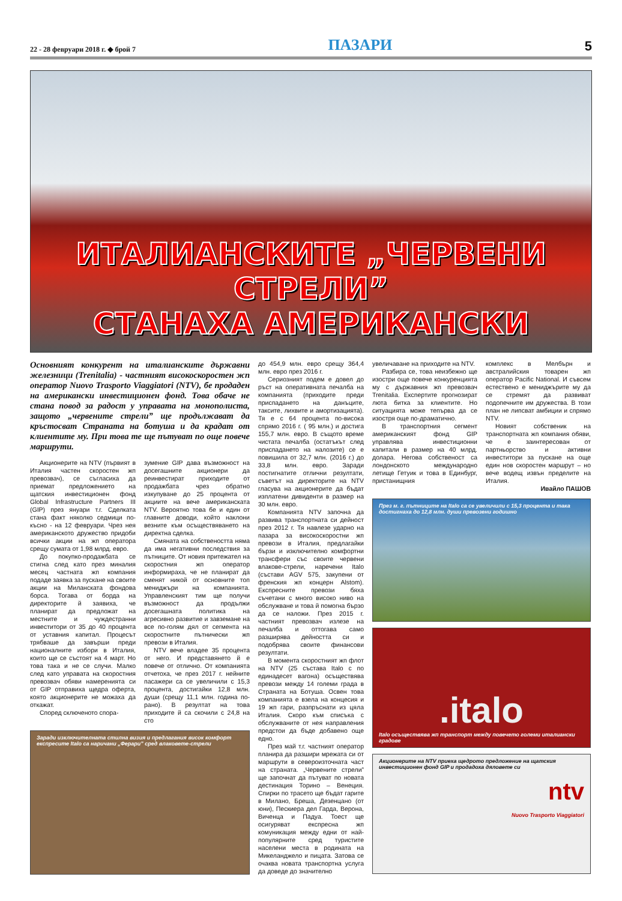22 - 28 февруари 2018 г. ◆ брой 7 ПАЗАРИ 5
ИТАЛИАНСКИТЕ „ЧЕРВЕНИ СТРЕЛИ”
СТАНАХА АМЕРИКАНСКИ
Основният конкурент на италианските държавни железници (Trenitalia) - частният високоскоростен жп оператор Nuovo Trasporto Viaggiatori (NTV), бе продаден на американски инвестиционен фонд. Това обаче не стана повод за радост у управата на монополиста, защото „червените стрели” ще продължават да кръстосват Страната на ботуша и да крадат от клиентите му. При това те ще пътуват по още повече маршрути.
Акционерите на NTV (първият в Италия частен скоростен жп превозвач), се съгласиха да приемат предложението на щатския инвестиционен фонд Global Infrastructure Partners III (GIP) през януари т.г. Сделката стана факт няколко седмици по-късно - на 12 февруари. Чрез нея американското дружество придоби всички акции на жп оператора срещу сумата от 1,98 млрд. евро.
До покупко-продажбата се стигна след като през миналия месец частната жп компания подаде заявка за пускане на своите акции на Миланската фондова борса. Тогава от борда на директорите й заявиха, че планират да предложат на местните и чуждестранни инвеститори от 35 до 40 процента от уставния капитал. Процесът трябваше да завърши преди националните избори в Италия, които ще се състоят на 4 март. Но това така и не се случи. Малко след като управата на скоростния превозвач обяви намеренията си от GIP отправиха щедра оферта, която акционерите не можаха да откажат.
Според сключеното спора-
зумение GIP дава възможност на досегашните акционери да реинвестират приходите от продажбата чрез обратно изкупуване до 25 процента от акциите на вече американската NTV. Вероятно това бе и един от главните доводи, който наклони везните към осъществяването на директна сделка.
Смяната на собствеността няма да има негативни последствия за пътниците. От новия притежател на скоростния жп оператор информираха, че не планират да сменят никой от основните топ мениджъри на компанията. Управленският тим ще получи възможност да продължи досегашната политика на агресивно развитие и завземане на все по-голям дял от сегмента на скоростните пътнически жп превози в Италия.
NTV вече владее 35 процента от него. И представянето й е повече от отлично. От компанията отчетоха, че през 2017 г. нейните пасажери са се увеличили с 15,3 процента, достигайки 12,8 млн. души (срещу 11,1 млн. година по-рано). В резултат на това приходите й са скочили с 24,8 на сто
Заради изключителната стилна визия и предлагания висок комфорт експресите Italo са наричани „Ферари” сред влаковете-стрели
до 454,9 млн. евро срещу 364,4 млн. евро през 2016 г.
Сериозният подем е довел до ръст на оперативната печалба на компанията (приходите преди приспадането на данъците, таксите, лихвите и амортизацията). Тя е с 64 процента по-висока спрямо 2016 г. ( 95 млн.) и достига 155,7 млн. евро. В същото време чистата печалба (остатъкът след приспадането на налозите) се е повишила от 32,7 млн. (2016 г.) до 33,8 млн. евро. Заради постигнатите отлични резултати, съветът на директорите на NTV гласува на акционерите да бъдат изплатени дивиденти в размер на 30 млн. евро.
Компанията NTV започна да развива транспортната си дейност през 2012 г. Тя навлезе ударно на пазара за високоскоростни жп превози в Италия, предлагайки бързи и изключително комфортни трансфери със своите червени влакове-стрели, наречени Italo (състави AGV 575, закупени от френския жп концерн Alstom). Експресните превози бяха съчетани с много високо ниво на обслужване и това й помогна бързо да се наложи. През 2015 г. частният превозвач излезе на печалба и оттогава само разширява дейността си и подобрява своите финансови резултати.
В момента скоростният жп флот на NTV (25 състава Italo с по единадесет вагона) осъществява превози между 14 големи града в Страната на Ботуша. Освен това компанията е взела на концесия и 19 жп гари, разпръснати из цяла Италия. Скоро към списъка с обслужваните от нея направления предстои да бъде добавено още едно.
През май т.г. частният оператор планира да разшири мрежата си от маршрути в североизточната част на страната. „Червените стрели” ще започнат да пътуват по новата дестинация Торино – Венеция. Спирки по трасето ще бъдат гарите в Милано, Бреша, Дезенцано (от юни), Пескиера дел Гарда, Верона, Виченца и Падуа. Тоест ще осигуряват експресна жп комуникация между едни от най-популярните сред туристите населени места в родината на Микеланджело и пицата. Затова се очаква новата транспортна услуга да доведе до значително
увеличаване на приходите на NTV.
Разбира се, това неизбежно ще изостри още повече конкуренцията му с държавния жп превозвач Trenitalia. Експертите прогнозират люта битка за клиентите. Но ситуацията може тепърва да се изостря още по-драматично.
В транспортния сегмент американският фонд GIP управлява инвестиционни капитали в размер на 40 млрд. долара. Негова собственост са лондонското международно летище Гетуик и това в Единбург, пристанищния
комплекс в Мелбърн и австралийския товарен жп оператор Pacific National. И съвсем естествено е мениджърите му да се стремят да развиват подопечните им дружества. В този план не липсват амбиции и спрямо NTV.
Новият собственик на транспортната жп компания обяви, че е заинтересован от партньорство и активни инвеститори за пускане на още един нов скоростен маршрут – но вече водещ извън пределите на Италия.
Ивайло ПАШОВ
През м. г. пътниците на Italo са се увеличили с 15,3 процента и така достигнаха до 12,8 млн. души превозени годишно
.italo
Italo осъществява жп транспорт между повечето големи италиански градове
Акционерите на NTV приеха щедрото предложение на щатския инвестиционен фонд GIP и продадоха дяловете си
ntv
Nuovo Trasporto Viaggiatori